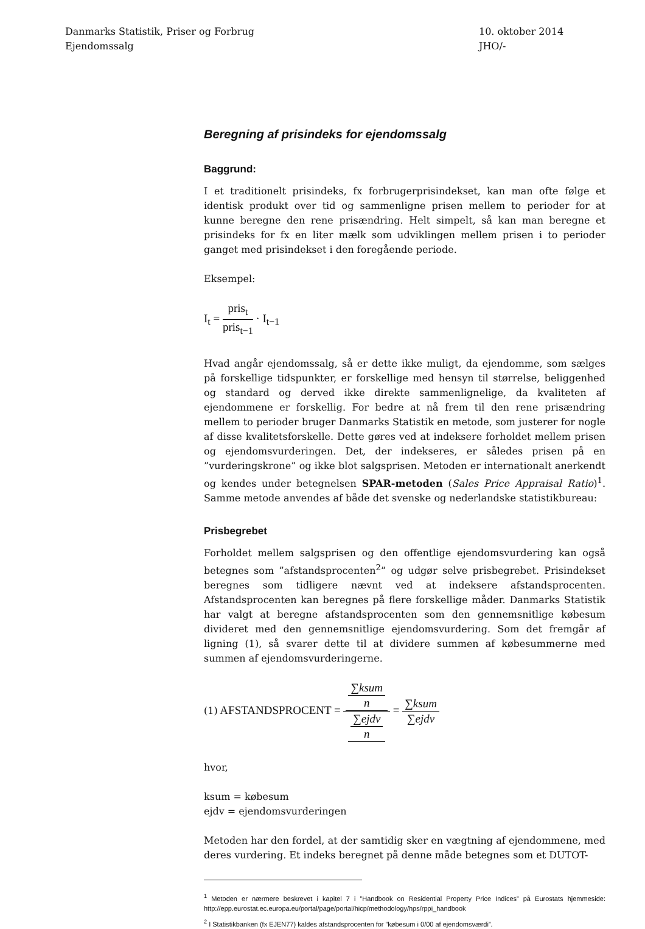Danmarks Statistik, Priser og Forbrug
Ejendomssalg
10. oktober 2014
JHO/-
Beregning af prisindeks for ejendomssalg
Baggrund:
I et traditionelt prisindeks, fx forbrugerprisindekset, kan man ofte følge et identisk produkt over tid og sammenligne prisen mellem to perioder for at kunne beregne den rene prisændring. Helt simpelt, så kan man beregne et prisindeks for fx en liter mælk som udviklingen mellem prisen i to perioder ganget med prisindekset i den foregående periode.
Eksempel:
I<sub>t</sub> = pris<sub>t</sub> pris<sub>t−1</sub> · I<sub>t−1</sub>
Hvad angår ejendomssalg, så er dette ikke muligt, da ejendomme, som sælges på forskellige tidspunkter, er forskellige med hensyn til størrelse, beliggenhed og standard og derved ikke direkte sammenlignelige, da kvaliteten af ejendommene er forskellig. For bedre at nå frem til den rene prisændring mellem to perioder bruger Danmarks Statistik en metode, som justerer for nogle af disse kvalitetsforskelle. Dette gøres ved at indeksere forholdet mellem prisen og ejendomsvurderingen. Det, der indekseres, er således prisen på en ”vurderingskrone” og ikke blot salgsprisen. Metoden er internationalt anerkendt og kendes under betegnelsen SPAR-metoden (Sales Price Appraisal Ratio)<sup>1</sup>. Samme metode anvendes af både det svenske og nederlandske statistikbureau:
Prisbegrebet
Forholdet mellem salgsprisen og den offentlige ejendomsvurdering kan også betegnes som ”afstandsprocenten<sup>2</sup>” og udgør selve prisbegrebet. Prisindekset beregnes som tidligere nævnt ved at indeksere afstandsprocenten. Afstandsprocenten kan beregnes på flere forskellige måder. Danmarks Statistik har valgt at beregne afstandsprocenten som den gennemsnitlige købesum divideret med den gennemsnitlige ejendomsvurdering. Som det fremgår af ligning (1), så svarer dette til at dividere summen af købesummerne med summen af ejendomsvurderingerne.
(1) AFSTANDSPROCENT = ∑ksum n ∑ejdv n = ∑ksum ∑ejdv
hvor,
ksum = købesum
ejdv = ejendomsvurderingen
Metoden har den fordel, at der samtidig sker en vægtning af ejendommene, med deres vurdering. Et indeks beregnet på denne måde betegnes som et DUTOT-
<sup>1</sup> Metoden er nærmere beskrevet i kapitel 7 i ”Handbook on Residential Property Price Indices” på Eurostats hjemmeside: http://epp.eurostat.ec.europa.eu/portal/page/portal/hicp/methodology/hps/rppi_handbook
<sup>2</sup> I Statistikbanken (fx EJEN77) kaldes afstandsprocenten for ”købesum i 0/00 af ejendomsværdi”.